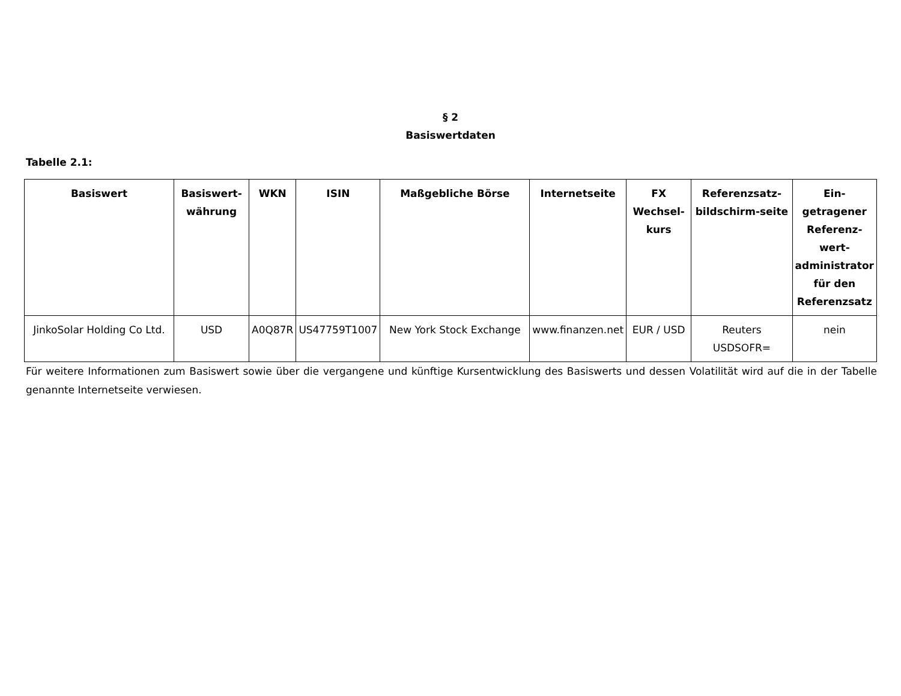§ 2
Basiswertdaten
Tabelle 2.1:
| Basiswert | Basiswert-währung | WKN | ISIN | Maßgebliche Börse | Internetseite | FX Wechsel-kurs | Referenzsatz-bildschirm-seite | Ein-getragener Referenz-wert-administrator für den Referenzsatz |
| --- | --- | --- | --- | --- | --- | --- | --- | --- |
| JinkoSolar Holding Co Ltd. | USD | A0Q87R | US47759T1007 | New York Stock Exchange | www.finanzen.net | EUR / USD | Reuters USDSOFR= | nein |
Für weitere Informationen zum Basiswert sowie über die vergangene und künftige Kursentwicklung des Basiswerts und dessen Volatilität wird auf die in der Tabelle genannte Internetseite verwiesen.